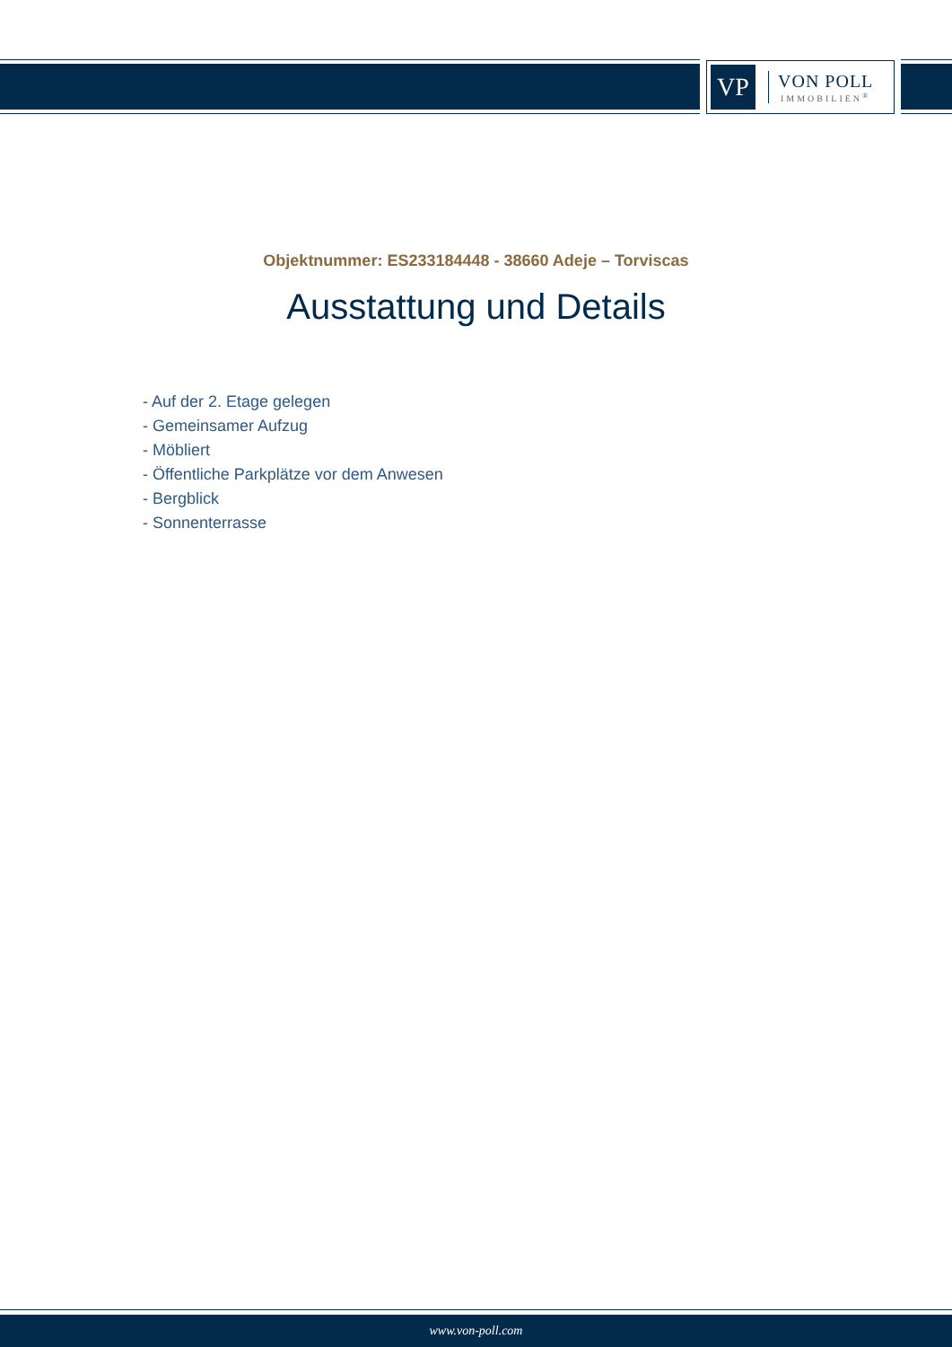VP
VON POLL
IMMOBILIEN<sup>®</sup>
Objektnummer: ES233184448 - 38660 Adeje – Torviscas
Ausstattung und Details
- Auf der 2. Etage gelegen
- Gemeinsamer Aufzug
- Möbliert
- Öffentliche Parkplätze vor dem Anwesen
- Bergblick
- Sonnenterrasse
www.von-poll.com